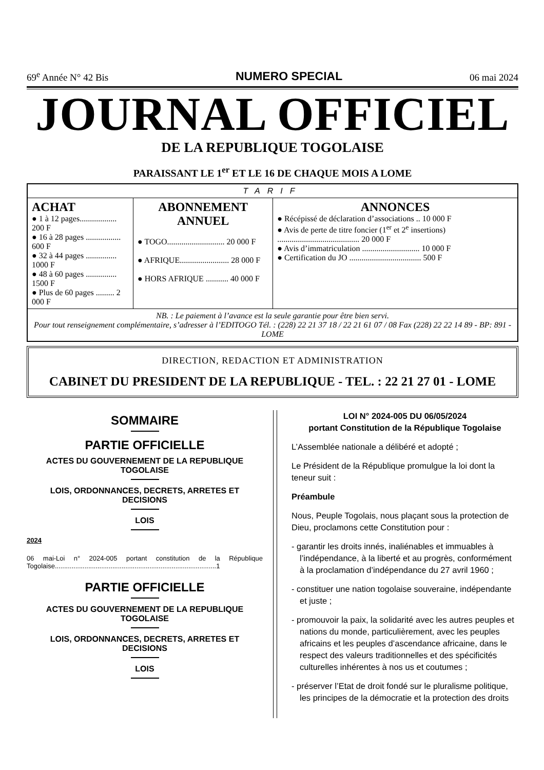69<sup>e</sup> Année N° 42 Bis NUMERO SPECIAL 06 mai 2024
JOURNAL OFFICIEL
DE LA REPUBLIQUE TOGOLAISE
PARAISSANT LE 1<sup>er</sup> ET LE 16 DE CHAQUE MOIS A LOME
| TARIF | | |
| ACHAT ● 1 à 12 pages.................. 200 F ● 16 à 28 pages ................. 600 F ● 32 à 44 pages ............... 1000 F ● 48 à 60 pages ............... 1500 F ● Plus de 60 pages ......... 2 000 F | ABONNEMENT ANNUEL ● TOGO............................ 20 000 F ● AFRIQUE........................ 28 000 F ● HORS AFRIQUE ........... 40 000 F | ANNONCES ● Récépissé de déclaration d’associations .. 10 000 F ● Avis de perte de titre foncier (1<sup>er</sup> et 2<sup>e</sup> insertions) ........................................ 20 000 F ● Avis d’immatriculation ............................ 10 000 F ● Certification du JO ................................... 500 F |
| NB. : Le paiement à l’avance est la seule garantie pour être bien servi. Pour tout renseignement complémentaire, s’adresser à l’EDITOGO Tél. : (228) 22 21 37 18 / 22 21 61 07 / 08 Fax (228) 22 22 14 89 - BP: 891 - LOME | | |
DIRECTION, REDACTION ET ADMINISTRATION
CABINET DU PRESIDENT DE LA REPUBLIQUE - TEL. : 22 21 27 01 - LOME
SOMMAIRE
PARTIE OFFICIELLE
ACTES DU GOUVERNEMENT DE LA REPUBLIQUE TOGOLAISE
LOIS, ORDONNANCES, DECRETS, ARRETES ET DECISIONS
LOIS
2024
06 mai-Loi n° 2024-005 portant constitution de la République Togolaise.......................................................................................1
PARTIE OFFICIELLE
ACTES DU GOUVERNEMENT DE LA REPUBLIQUE TOGOLAISE
LOIS, ORDONNANCES, DECRETS, ARRETES ET DECISIONS
LOIS
LOI N° 2024-005 DU 06/05/2024
portant Constitution de la République Togolaise
L’Assemblée nationale a délibéré et adopté ;
Le Président de la République promulgue la loi dont la teneur suit :
Préambule
Nous, Peuple Togolais, nous plaçant sous la protection de Dieu, proclamons cette Constitution pour :
- garantir les droits innés, inaliénables et immuables à l’indépendance, à la liberté et au progrès, conformément à la proclamation d’indépendance du 27 avril 1960 ;
- constituer une nation togolaise souveraine, indépendante et juste ;
- promouvoir la paix, la solidarité avec les autres peuples et nations du monde, particulièrement, avec les peuples africains et les peuples d’ascendance africaine, dans le respect des valeurs traditionnelles et des spécificités culturelles inhérentes à nos us et coutumes ;
- préserver l’Etat de droit fondé sur le pluralisme politique, les principes de la démocratie et la protection des droits